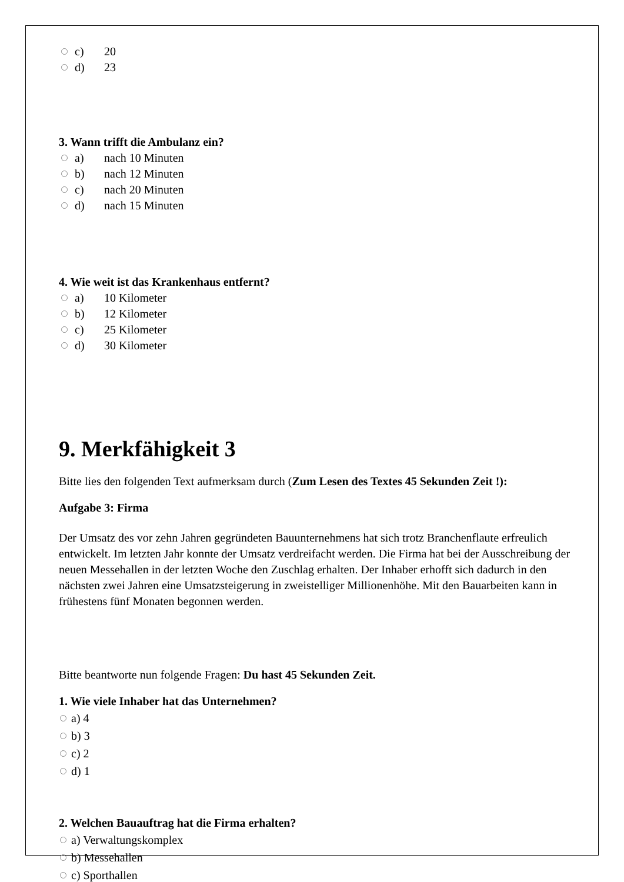c) 20
d) 23
3. Wann trifft die Ambulanz ein?
a) nach 10 Minuten
b) nach 12 Minuten
c) nach 20 Minuten
d) nach 15 Minuten
4. Wie weit ist das Krankenhaus entfernt?
a) 10 Kilometer
b) 12 Kilometer
c) 25 Kilometer
d) 30 Kilometer
9. Merkfähigkeit 3
Bitte lies den folgenden Text aufmerksam durch (Zum Lesen des Textes 45 Sekunden Zeit !):
Aufgabe 3: Firma
Der Umsatz des vor zehn Jahren gegründeten Bauunternehmens hat sich trotz Branchenflaute erfreulich entwickelt. Im letzten Jahr konnte der Umsatz verdreifacht werden. Die Firma hat bei der Ausschreibung der neuen Messehallen in der letzten Woche den Zuschlag erhalten. Der Inhaber erhofft sich dadurch in den nächsten zwei Jahren eine Umsatzsteigerung in zweistelliger Millionenhöhe. Mit den Bauarbeiten kann in frühestens fünf Monaten begonnen werden.
Bitte beantworte nun folgende Fragen: Du hast 45 Sekunden Zeit.
1. Wie viele Inhaber hat das Unternehmen?
a) 4
b) 3
c) 2
d) 1
2. Welchen Bauauftrag hat die Firma erhalten?
a) Verwaltungskomplex
b) Messehallen
c) Sporthallen